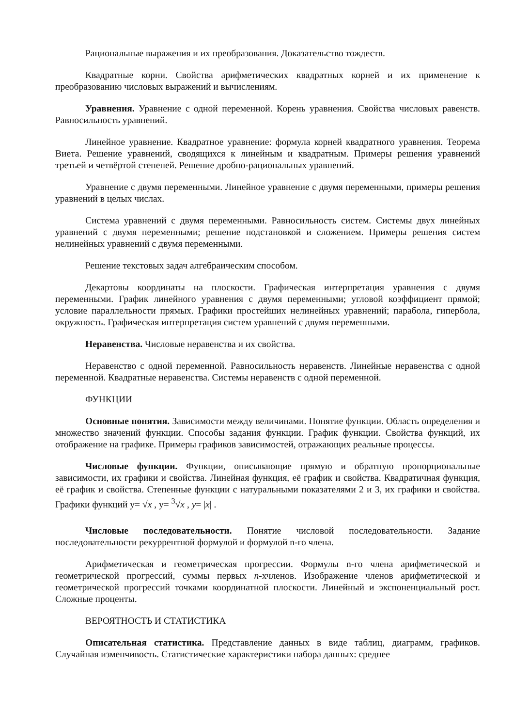Рациональные выражения и их преобразования. Доказательство тождеств.
Квадратные корни. Свойства арифметических квадратных корней и их применение к преобразованию числовых выражений и вычислениям.
Уравнения. Уравнение с одной переменной. Корень уравнения. Свойства числовых равенств. Равносильность уравнений.
Линейное уравнение. Квадратное уравнение: формула корней квадратного уравнения. Теорема Виета. Решение уравнений, сводящихся к линейным и квадратным. Примеры решения уравнений третьей и четвёртой степеней. Решение дробно-рациональных уравнений.
Уравнение с двумя переменными. Линейное уравнение с двумя переменными, примеры решения уравнений в целых числах.
Система уравнений с двумя переменными. Равносильность систем. Системы двух линейных уравнений с двумя переменными; решение подстановкой и сложением. Примеры решения систем нелинейных уравнений с двумя переменными.
Решение текстовых задач алгебраическим способом.
Декартовы координаты на плоскости. Графическая интерпретация уравнения с двумя переменными. График линейного уравнения с двумя переменными; угловой коэффициент прямой; условие параллельности прямых. Графики простейших нелинейных уравнений; парабола, гипербола, окружность. Графическая интерпретация систем уравнений с двумя переменными.
Неравенства. Числовые неравенства и их свойства.
Неравенство с одной переменной. Равносильность неравенств. Линейные неравенства с одной переменной. Квадратные неравенства. Системы неравенств с одной переменной.
ФУНКЦИИ
Основные понятия. Зависимости между величинами. Понятие функции. Область определения и множество значений функции. Способы задания функции. График функции. Свойства функций, их отображение на графике. Примеры графиков зависимостей, отражающих реальные процессы.
Числовые функции. Функции, описывающие прямую и обратную пропорциональные зависимости, их графики и свойства. Линейная функция, её график и свойства. Квадратичная функция, её график и свойства. Степенные функции с натуральными показателями 2 и 3, их графики и свойства. Графики функций y= √x , y= <sup>3</sup>√x , y= |x| .
Числовые последовательности. Понятие числовой последовательности. Задание последовательности рекуррентной формулой и формулой n-го члена.
Арифметическая и геометрическая прогрессии. Формулы n-го члена арифметической и геометрической прогрессий, суммы первых n-хчленов. Изображение членов арифметической и геометрической прогрессий точками координатной плоскости. Линейный и экспоненциальный рост. Сложные проценты.
ВЕРОЯТНОСТЬ И СТАТИСТИКА
Описательная статистика. Представление данных в виде таблиц, диаграмм, графиков. Случайная изменчивость. Статистические характеристики набора данных: среднее